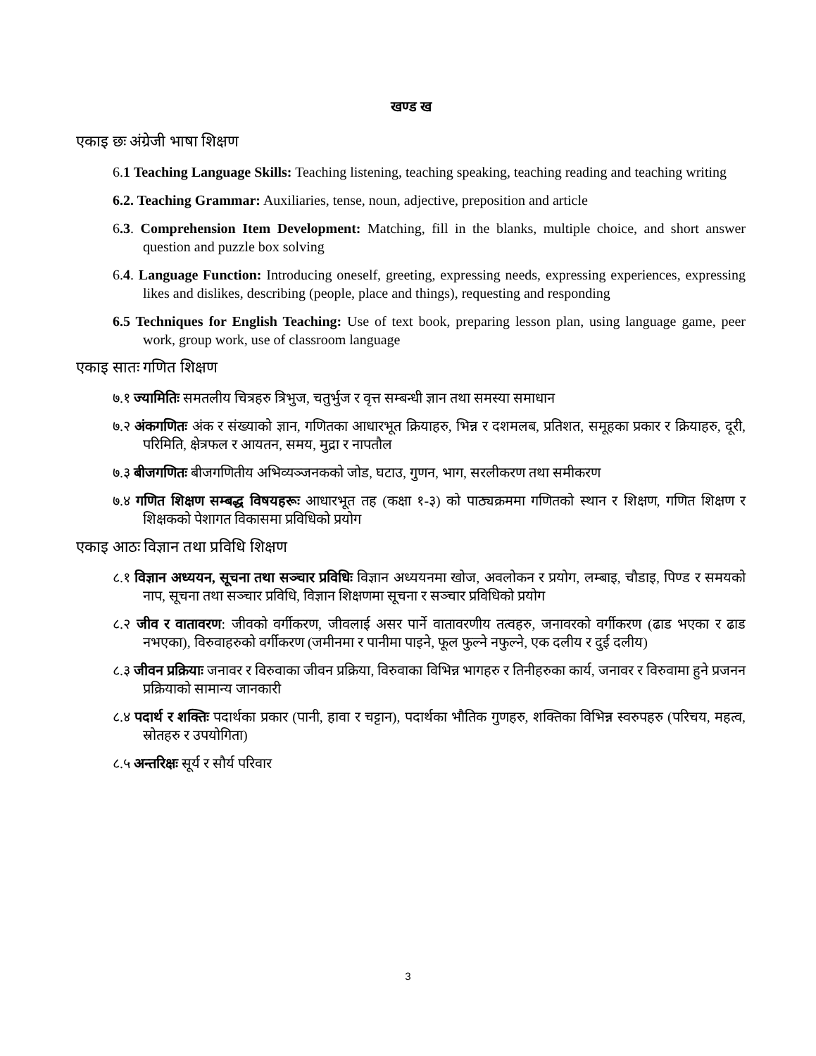खण्ड ख
एकाइ छः अंग्रेजी भाषा शिक्षण
6.1 Teaching Language Skills: Teaching listening, teaching speaking, teaching reading and teaching writing
6.2. Teaching Grammar: Auxiliaries, tense, noun, adjective, preposition and article
6.3. Comprehension Item Development: Matching, fill in the blanks, multiple choice, and short answer question and puzzle box solving
6.4. Language Function: Introducing oneself, greeting, expressing needs, expressing experiences, expressing likes and dislikes, describing (people, place and things), requesting and responding
6.5 Techniques for English Teaching: Use of text book, preparing lesson plan, using language game, peer work, group work, use of classroom language
एकाइ सातः गणित शिक्षण
७.१ ज्यामितिः समतलीय चित्रहरु त्रिभुज, चतुर्भुज र वृत्त सम्बन्धी ज्ञान तथा समस्या समाधान
७.२ अंकगणितः अंक र संख्याको ज्ञान, गणितका आधारभूत क्रियाहरु, भिन्न र दशमलब, प्रतिशत, समूहका प्रकार र क्रियाहरु, दूरी, परिमिति, क्षेत्रफल र आयतन, समय, मुद्रा र नापतौल
७.३ बीजगणितः बीजगणितीय अभिव्यञ्जनकको जोड, घटाउ, गुणन, भाग, सरलीकरण तथा समीकरण
७.४ गणित शिक्षण सम्बद्ध विषयहरूः आधारभूत तह (कक्षा १-३) को पाठ्यक्रममा गणितको स्थान र शिक्षण, गणित शिक्षण र शिक्षकको पेशागत विकासमा प्रविधिको प्रयोग
एकाइ आठः विज्ञान तथा प्रविधि शिक्षण
८.१ विज्ञान अध्ययन, सूचना तथा सञ्चार प्रविधिः विज्ञान अध्ययनमा खोज, अवलोकन र प्रयोग, लम्बाइ, चौडाइ, पिण्ड र समयको नाप, सूचना तथा सञ्चार प्रविधि, विज्ञान शिक्षणमा सूचना र सञ्चार प्रविधिको प्रयोग
८.२ जीव र वातावरण: जीवको वर्गीकरण, जीवलाई असर पार्ने वातावरणीय तत्वहरु, जनावरको वर्गीकरण (ढाड भएका र ढाड नभएका), विरुवाहरुको वर्गीकरण (जमीनमा र पानीमा पाइने, फूल फुल्ने नफुल्ने, एक दलीय र दुई दलीय)
८.३ जीवन प्रक्रियाः जनावर र विरुवाका जीवन प्रक्रिया, विरुवाका विभिन्न भागहरु र तिनीहरुका कार्य, जनावर र विरुवामा हुने प्रजनन प्रक्रियाको सामान्य जानकारी
८.४ पदार्थ र शक्तिः पदार्थका प्रकार (पानी, हावा र चट्टान), पदार्थका भौतिक गुणहरु, शक्तिका विभिन्न स्वरुपहरु (परिचय, महत्व, स्रोतहरु र उपयोगिता)
८.५ अन्तरिक्षः सूर्य र सौर्य परिवार
3